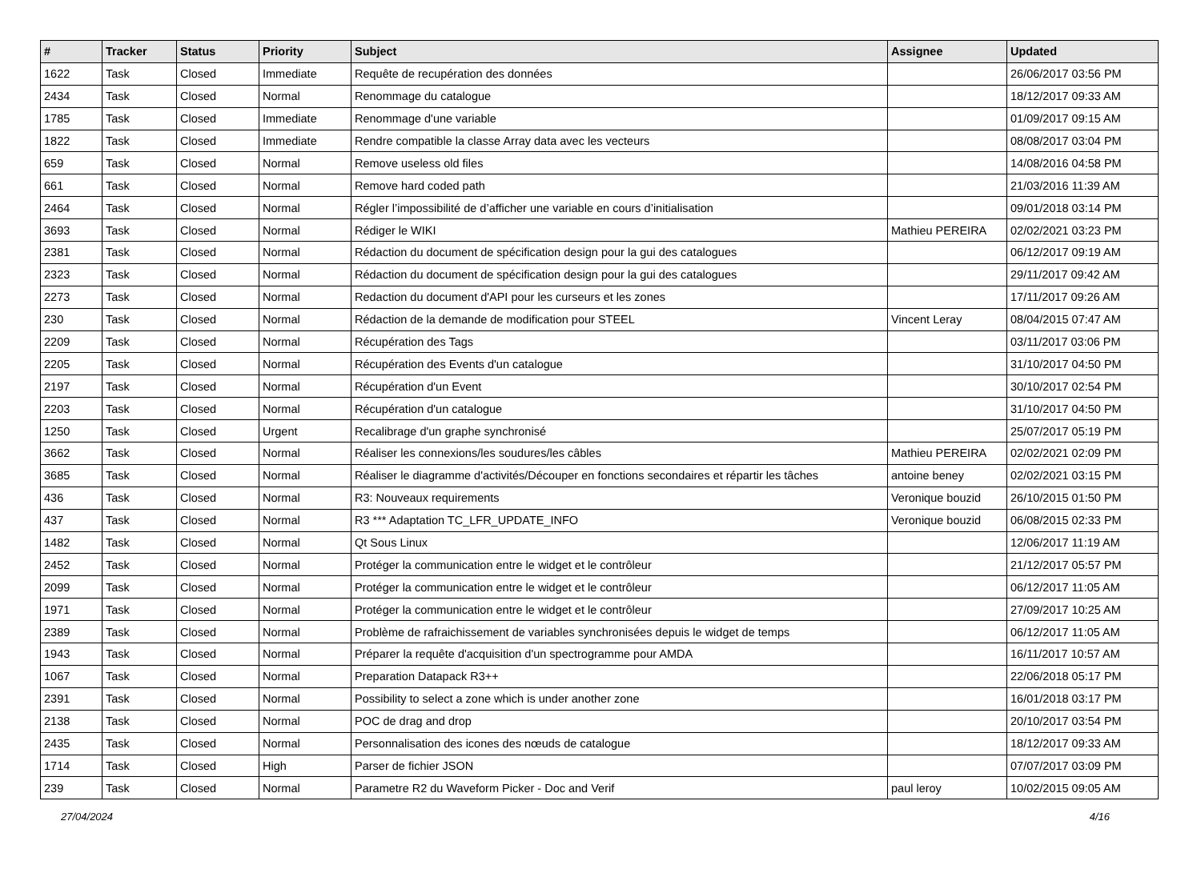| # | Tracker | Status | Priority | Subject | Assignee | Updated |
| --- | --- | --- | --- | --- | --- | --- |
| 1622 | Task | Closed | Immediate | Requête de recupération des données | | 26/06/2017 03:56 PM |
| 2434 | Task | Closed | Normal | Renommage du catalogue | | 18/12/2017 09:33 AM |
| 1785 | Task | Closed | Immediate | Renommage d'une variable | | 01/09/2017 09:15 AM |
| 1822 | Task | Closed | Immediate | Rendre compatible la classe Array data avec les vecteurs | | 08/08/2017 03:04 PM |
| 659 | Task | Closed | Normal | Remove useless old files | | 14/08/2016 04:58 PM |
| 661 | Task | Closed | Normal | Remove hard coded path | | 21/03/2016 11:39 AM |
| 2464 | Task | Closed | Normal | Régler l’impossibilité de d’afficher une variable en cours d’initialisation | | 09/01/2018 03:14 PM |
| 3693 | Task | Closed | Normal | Rédiger le WIKI | Mathieu PEREIRA | 02/02/2021 03:23 PM |
| 2381 | Task | Closed | Normal | Rédaction du document de spécification design pour la gui des catalogues | | 06/12/2017 09:19 AM |
| 2323 | Task | Closed | Normal | Rédaction du document de spécification design pour la gui des catalogues | | 29/11/2017 09:42 AM |
| 2273 | Task | Closed | Normal | Redaction du document d'API pour les curseurs et les zones | | 17/11/2017 09:26 AM |
| 230 | Task | Closed | Normal | Rédaction de la demande de modification pour STEEL | Vincent Leray | 08/04/2015 07:47 AM |
| 2209 | Task | Closed | Normal | Récupération des Tags | | 03/11/2017 03:06 PM |
| 2205 | Task | Closed | Normal | Récupération des Events d'un catalogue | | 31/10/2017 04:50 PM |
| 2197 | Task | Closed | Normal | Récupération d'un Event | | 30/10/2017 02:54 PM |
| 2203 | Task | Closed | Normal | Récupération d'un catalogue | | 31/10/2017 04:50 PM |
| 1250 | Task | Closed | Urgent | Recalibrage d'un graphe synchronisé | | 25/07/2017 05:19 PM |
| 3662 | Task | Closed | Normal | Réaliser les connexions/les soudures/les câbles | Mathieu PEREIRA | 02/02/2021 02:09 PM |
| 3685 | Task | Closed | Normal | Réaliser le diagramme d'activités/Découper en fonctions secondaires et répartir les tâches | antoine beney | 02/02/2021 03:15 PM |
| 436 | Task | Closed | Normal | R3: Nouveaux requirements | Veronique bouzid | 26/10/2015 01:50 PM |
| 437 | Task | Closed | Normal | R3 *** Adaptation TC_LFR_UPDATE_INFO | Veronique bouzid | 06/08/2015 02:33 PM |
| 1482 | Task | Closed | Normal | Qt Sous Linux | | 12/06/2017 11:19 AM |
| 2452 | Task | Closed | Normal | Protéger la communication entre le widget et le contrôleur | | 21/12/2017 05:57 PM |
| 2099 | Task | Closed | Normal | Protéger la communication entre le widget et le contrôleur | | 06/12/2017 11:05 AM |
| 1971 | Task | Closed | Normal | Protéger la communication entre le widget et le contrôleur | | 27/09/2017 10:25 AM |
| 2389 | Task | Closed | Normal | Problème de rafraichissement de variables synchronisées depuis le widget de temps | | 06/12/2017 11:05 AM |
| 1943 | Task | Closed | Normal | Préparer la requête d'acquisition d'un spectrogramme pour AMDA | | 16/11/2017 10:57 AM |
| 1067 | Task | Closed | Normal | Preparation Datapack R3++ | | 22/06/2018 05:17 PM |
| 2391 | Task | Closed | Normal | Possibility to select a zone which is under another zone | | 16/01/2018 03:17 PM |
| 2138 | Task | Closed | Normal | POC de drag and drop | | 20/10/2017 03:54 PM |
| 2435 | Task | Closed | Normal | Personnalisation des icones des nœuds de catalogue | | 18/12/2017 09:33 AM |
| 1714 | Task | Closed | High | Parser de fichier JSON | | 07/07/2017 03:09 PM |
| 239 | Task | Closed | Normal | Parametre R2 du Waveform Picker - Doc and Verif | paul leroy | 10/02/2015 09:05 AM |
27/04/2024 4/16